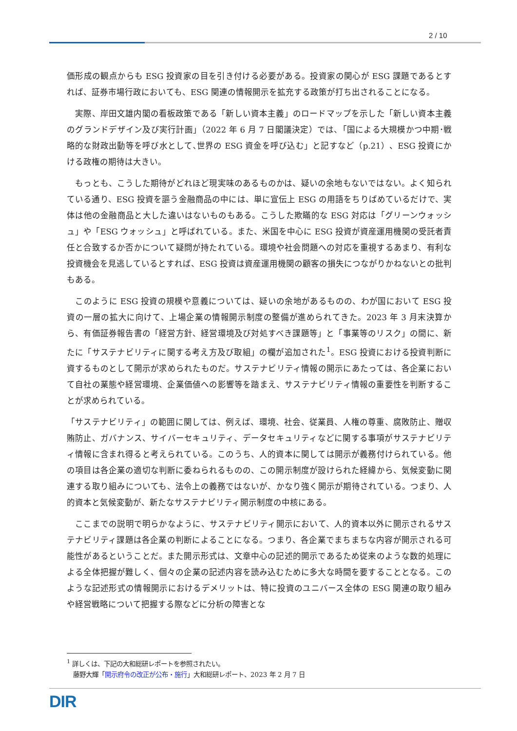2 / 10
価形成の観点からも ESG 投資家の目を引き付ける必要がある。投資家の関心が ESG 課題であるとすれば、証券市場行政においても、ESG 関連の情報開示を拡充する政策が打ち出されることになる。
　実際、岸田文雄内閣の看板政策である「新しい資本主義」のロードマップを示した「新しい資本主義のグランドデザイン及び実行計画」（2022 年 6 月 7 日閣議決定）では、「国による大規模かつ中期･戦略的な財政出動等を呼び水として､世界の ESG 資金を呼び込む」と記すなど（p.21）、ESG 投資にかける政権の期待は大きい。
　もっとも、こうした期待がどれほど現実味のあるものかは、疑いの余地もないではない。よく知られている通り、ESG 投資を謳う金融商品の中には、単に宣伝上 ESG の用語をちりばめているだけで、実体は他の金融商品と大した違いはないものもある。こうした欺瞞的な ESG 対応は「グリーンウォッシュ」や「ESG ウォッシュ」と呼ばれている。また、米国を中心に ESG 投資が資産運用機関の受託者責任と合致するか否かについて疑問が持たれている。環境や社会問題への対応を重視するあまり、有利な投資機会を見逃しているとすれば、ESG 投資は資産運用機関の顧客の損失につながりかねないとの批判もある。
　このように ESG 投資の規模や意義については、疑いの余地があるものの、わが国において ESG 投資の一層の拡大に向けて、上場企業の情報開示制度の整備が進められてきた。2023 年 3 月末決算から、有価証券報告書の「経営方針、経営環境及び対処すべき課題等」と「事業等のリスク」の間に、新たに「サステナビリティに関する考え方及び取組」の欄が追加された<sup>1</sup>。ESG 投資における投資判断に資するものとして開示が求められたものだ。サステナビリティ情報の開示にあたっては、各企業において自社の業態や経営環境、企業価値への影響等を踏まえ、サステナビリティ情報の重要性を判断することが求められている。
「サステナビリティ」の範囲に関しては、例えば、環境、社会、従業員、人権の尊重、腐敗防止、贈収賄防止、ガバナンス、サイバーセキュリティ、データセキュリティなどに関する事項がサステナビリティ情報に含まれ得ると考えられている。このうち、人的資本に関しては開示が義務付けられている。他の項目は各企業の適切な判断に委ねられるものの、この開示制度が設けられた経緯から、気候変動に関連する取り組みについても、法令上の義務ではないが、かなり強く開示が期待されている。つまり、人的資本と気候変動が、新たなサステナビリティ開示制度の中核にある。
　ここまでの説明で明らかなように、サステナビリティ開示において、人的資本以外に開示されるサステナビリティ課題は各企業の判断によることになる。つまり、各企業でまちまちな内容が開示される可能性があるということだ。また開示形式は、文章中心の記述的開示であるため従来のような数的処理による全体把握が難しく、個々の企業の記述内容を読み込むために多大な時間を要することとなる。このような記述形式の情報開示におけるデメリットは、特に投資のユニバース全体の ESG 関連の取り組みや経営戦略について把握する際などに分析の障害とな
<sup>1</sup> 詳しくは、下記の大和総研レポートを参照されたい。
　藤野大輝「開示府令の改正が公布・施行」大和総研レポート、2023 年 2 月 7 日
DIR